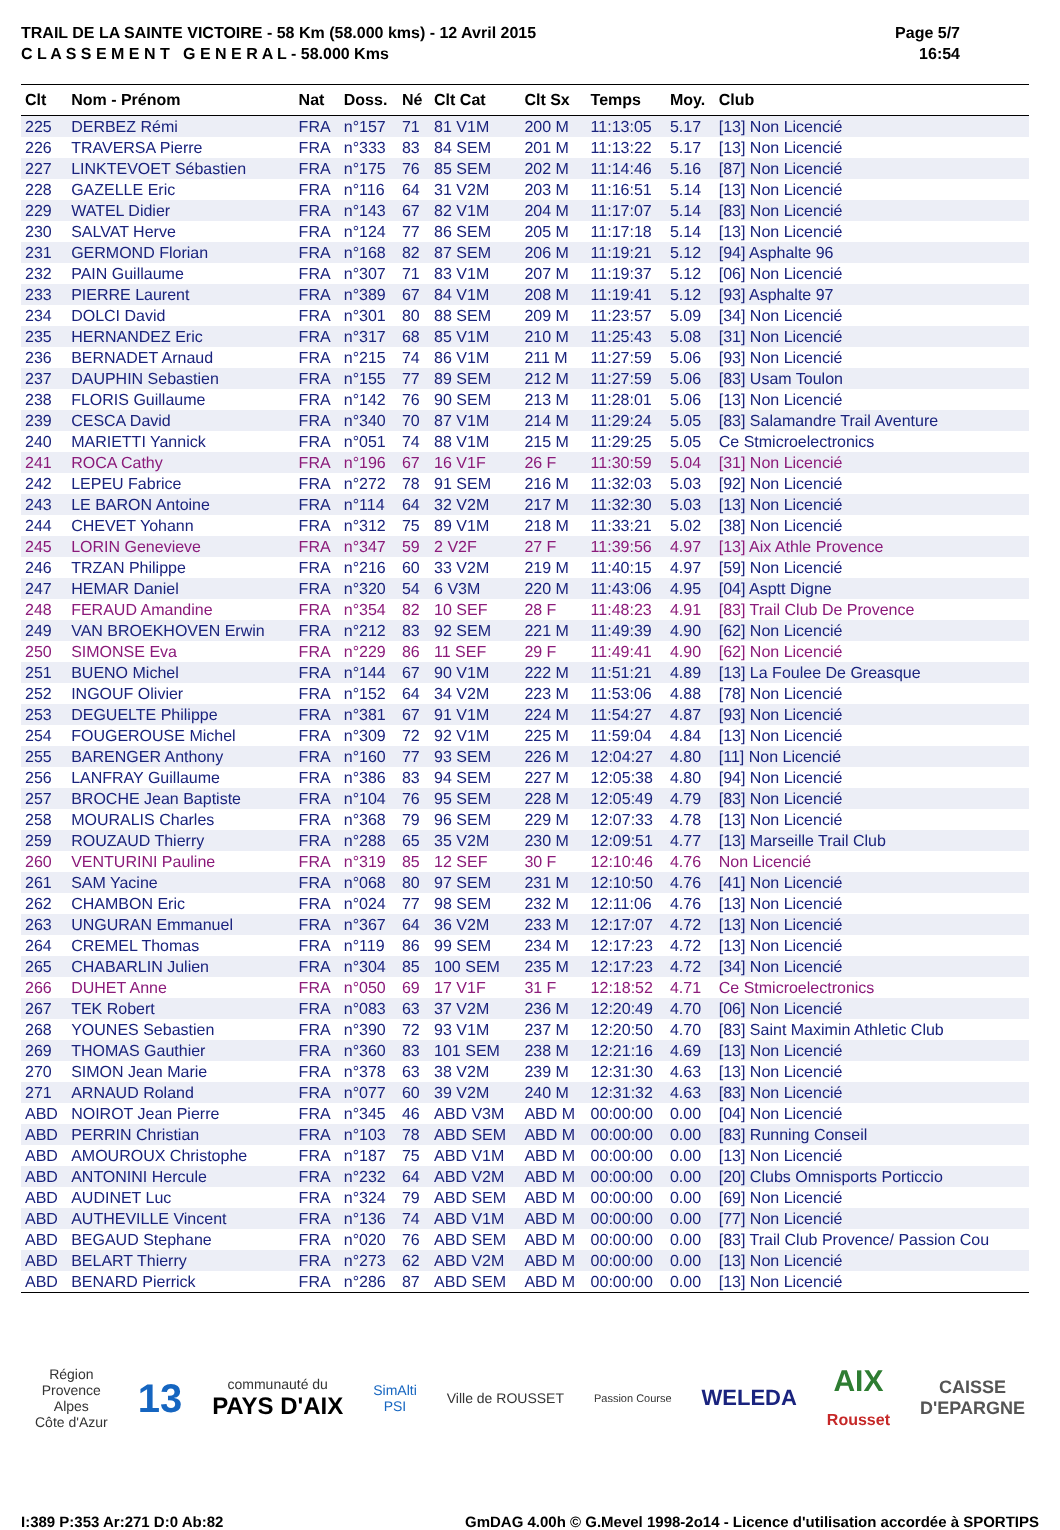TRAIL DE LA SAINTE VICTOIRE - 58 Km (58.000 kms) - 12 Avril 2015
C L A S S E M E N T G E N E R A L - 58.000 Kms
Page 5/7
16:54
| Clt | Nom - Prénom | Nat | Doss. | Né | Clt Cat | Clt Sx | Temps | Moy. | Club |
| --- | --- | --- | --- | --- | --- | --- | --- | --- | --- |
| 225 | DERBEZ Rémi | FRA | n°157 | 71 | 81 V1M | 200 M | 11:13:05 | 5.17 | [13] Non Licencié |
| 226 | TRAVERSA Pierre | FRA | n°333 | 83 | 84 SEM | 201 M | 11:13:22 | 5.17 | [13] Non Licencié |
| 227 | LINKTEVOET Sébastien | FRA | n°175 | 76 | 85 SEM | 202 M | 11:14:46 | 5.16 | [87] Non Licencié |
| 228 | GAZELLE Eric | FRA | n°116 | 64 | 31 V2M | 203 M | 11:16:51 | 5.14 | [13] Non Licencié |
| 229 | WATEL Didier | FRA | n°143 | 67 | 82 V1M | 204 M | 11:17:07 | 5.14 | [83] Non Licencié |
| 230 | SALVAT Herve | FRA | n°124 | 77 | 86 SEM | 205 M | 11:17:18 | 5.14 | [13] Non Licencié |
| 231 | GERMOND Florian | FRA | n°168 | 82 | 87 SEM | 206 M | 11:19:21 | 5.12 | [94] Asphalte 96 |
| 232 | PAIN Guillaume | FRA | n°307 | 71 | 83 V1M | 207 M | 11:19:37 | 5.12 | [06] Non Licencié |
| 233 | PIERRE Laurent | FRA | n°389 | 67 | 84 V1M | 208 M | 11:19:41 | 5.12 | [93] Asphalte 97 |
| 234 | DOLCI David | FRA | n°301 | 80 | 88 SEM | 209 M | 11:23:57 | 5.09 | [34] Non Licencié |
| 235 | HERNANDEZ Eric | FRA | n°317 | 68 | 85 V1M | 210 M | 11:25:43 | 5.08 | [31] Non Licencié |
| 236 | BERNADET Arnaud | FRA | n°215 | 74 | 86 V1M | 211 M | 11:27:59 | 5.06 | [93] Non Licencié |
| 237 | DAUPHIN Sebastien | FRA | n°155 | 77 | 89 SEM | 212 M | 11:27:59 | 5.06 | [83] Usam Toulon |
| 238 | FLORIS Guillaume | FRA | n°142 | 76 | 90 SEM | 213 M | 11:28:01 | 5.06 | [13] Non Licencié |
| 239 | CESCA David | FRA | n°340 | 70 | 87 V1M | 214 M | 11:29:24 | 5.05 | [83] Salamandre Trail Aventure |
| 240 | MARIETTI Yannick | FRA | n°051 | 74 | 88 V1M | 215 M | 11:29:25 | 5.05 | Ce Stmicroelectronics |
| 241 | ROCA Cathy | FRA | n°196 | 67 | 16 V1F | 26 F | 11:30:59 | 5.04 | [31] Non Licencié |
| 242 | LEPEU Fabrice | FRA | n°272 | 78 | 91 SEM | 216 M | 11:32:03 | 5.03 | [92] Non Licencié |
| 243 | LE BARON Antoine | FRA | n°114 | 64 | 32 V2M | 217 M | 11:32:30 | 5.03 | [13] Non Licencié |
| 244 | CHEVET Yohann | FRA | n°312 | 75 | 89 V1M | 218 M | 11:33:21 | 5.02 | [38] Non Licencié |
| 245 | LORIN Genevieve | FRA | n°347 | 59 | 2 V2F | 27 F | 11:39:56 | 4.97 | [13] Aix Athle Provence |
| 246 | TRZAN Philippe | FRA | n°216 | 60 | 33 V2M | 219 M | 11:40:15 | 4.97 | [59] Non Licencié |
| 247 | HEMAR Daniel | FRA | n°320 | 54 | 6 V3M | 220 M | 11:43:06 | 4.95 | [04] Asptt Digne |
| 248 | FERAUD Amandine | FRA | n°354 | 82 | 10 SEF | 28 F | 11:48:23 | 4.91 | [83] Trail Club De Provence |
| 249 | VAN BROEKHOVEN Erwin | FRA | n°212 | 83 | 92 SEM | 221 M | 11:49:39 | 4.90 | [62] Non Licencié |
| 250 | SIMONSE Eva | FRA | n°229 | 86 | 11 SEF | 29 F | 11:49:41 | 4.90 | [62] Non Licencié |
| 251 | BUENO Michel | FRA | n°144 | 67 | 90 V1M | 222 M | 11:51:21 | 4.89 | [13] La Foulee De Greasque |
| 252 | INGOUF Olivier | FRA | n°152 | 64 | 34 V2M | 223 M | 11:53:06 | 4.88 | [78] Non Licencié |
| 253 | DEGUELTE Philippe | FRA | n°381 | 67 | 91 V1M | 224 M | 11:54:27 | 4.87 | [93] Non Licencié |
| 254 | FOUGEROUSE Michel | FRA | n°309 | 72 | 92 V1M | 225 M | 11:59:04 | 4.84 | [13] Non Licencié |
| 255 | BARENGER Anthony | FRA | n°160 | 77 | 93 SEM | 226 M | 12:04:27 | 4.80 | [11] Non Licencié |
| 256 | LANFRAY Guillaume | FRA | n°386 | 83 | 94 SEM | 227 M | 12:05:38 | 4.80 | [94] Non Licencié |
| 257 | BROCHE Jean Baptiste | FRA | n°104 | 76 | 95 SEM | 228 M | 12:05:49 | 4.79 | [83] Non Licencié |
| 258 | MOURALIS Charles | FRA | n°368 | 79 | 96 SEM | 229 M | 12:07:33 | 4.78 | [13] Non Licencié |
| 259 | ROUZAUD Thierry | FRA | n°288 | 65 | 35 V2M | 230 M | 12:09:51 | 4.77 | [13] Marseille Trail Club |
| 260 | VENTURINI Pauline | FRA | n°319 | 85 | 12 SEF | 30 F | 12:10:46 | 4.76 | Non Licencié |
| 261 | SAM Yacine | FRA | n°068 | 80 | 97 SEM | 231 M | 12:10:50 | 4.76 | [41] Non Licencié |
| 262 | CHAMBON Eric | FRA | n°024 | 77 | 98 SEM | 232 M | 12:11:06 | 4.76 | [13] Non Licencié |
| 263 | UNGURAN Emmanuel | FRA | n°367 | 64 | 36 V2M | 233 M | 12:17:07 | 4.72 | [13] Non Licencié |
| 264 | CREMEL Thomas | FRA | n°119 | 86 | 99 SEM | 234 M | 12:17:23 | 4.72 | [13] Non Licencié |
| 265 | CHABARLIN Julien | FRA | n°304 | 85 | 100 SEM | 235 M | 12:17:23 | 4.72 | [34] Non Licencié |
| 266 | DUHET Anne | FRA | n°050 | 69 | 17 V1F | 31 F | 12:18:52 | 4.71 | Ce Stmicroelectronics |
| 267 | TEK Robert | FRA | n°083 | 63 | 37 V2M | 236 M | 12:20:49 | 4.70 | [06] Non Licencié |
| 268 | YOUNES Sebastien | FRA | n°390 | 72 | 93 V1M | 237 M | 12:20:50 | 4.70 | [83] Saint Maximin Athletic Club |
| 269 | THOMAS Gauthier | FRA | n°360 | 83 | 101 SEM | 238 M | 12:21:16 | 4.69 | [13] Non Licencié |
| 270 | SIMON Jean Marie | FRA | n°378 | 63 | 38 V2M | 239 M | 12:31:30 | 4.63 | [13] Non Licencié |
| 271 | ARNAUD Roland | FRA | n°077 | 60 | 39 V2M | 240 M | 12:31:32 | 4.63 | [83] Non Licencié |
| ABD | NOIROT Jean Pierre | FRA | n°345 | 46 | ABD V3M | ABD M | 00:00:00 | 0.00 | [04] Non Licencié |
| ABD | PERRIN Christian | FRA | n°103 | 78 | ABD SEM | ABD M | 00:00:00 | 0.00 | [83] Running Conseil |
| ABD | AMOUROUX Christophe | FRA | n°187 | 75 | ABD V1M | ABD M | 00:00:00 | 0.00 | [13] Non Licencié |
| ABD | ANTONINI Hercule | FRA | n°232 | 64 | ABD V2M | ABD M | 00:00:00 | 0.00 | [20] Clubs Omnisports Porticcio |
| ABD | AUDINET Luc | FRA | n°324 | 79 | ABD SEM | ABD M | 00:00:00 | 0.00 | [69] Non Licencié |
| ABD | AUTHEVILLE Vincent | FRA | n°136 | 74 | ABD V1M | ABD M | 00:00:00 | 0.00 | [77] Non Licencié |
| ABD | BEGAUD Stephane | FRA | n°020 | 76 | ABD SEM | ABD M | 00:00:00 | 0.00 | [83] Trail Club Provence/ Passion Cou |
| ABD | BELART Thierry | FRA | n°273 | 62 | ABD V2M | ABD M | 00:00:00 | 0.00 | [13] Non Licencié |
| ABD | BENARD Pierrick | FRA | n°286 | 87 | ABD SEM | ABD M | 00:00:00 | 0.00 | [13] Non Licencié |
Région
Provence
Alpes
Côte d'Azur
13
communauté du
PAYS D'AIX
SimAlti
PSI
Ville de ROUSSET
Passion Course
WELEDA
AIX
Rousset
CAISSE
D'EPARGNE
I:389 P:353 Ar:271 D:0 Ab:82 GmDAG 4.00h © G.Mevel 1998-2o14 - Licence d'utilisation accordée à SPORTIPS